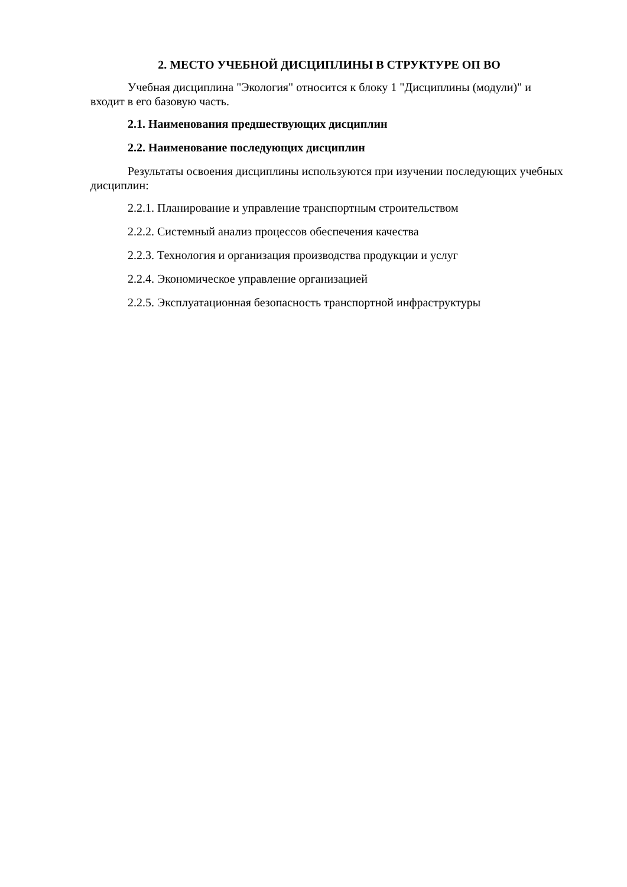2. МЕСТО УЧЕБНОЙ ДИСЦИПЛИНЫ В СТРУКТУРЕ ОП ВО
Учебная дисциплина "Экология" относится к блоку 1 "Дисциплины (модули)" и входит в его базовую часть.
2.1. Наименования предшествующих дисциплин
2.2. Наименование последующих дисциплин
Результаты освоения дисциплины используются при изучении последующих учебных дисциплин:
2.2.1. Планирование и управление транспортным строительством
2.2.2. Системный анализ процессов обеспечения качества
2.2.3. Технология и организация производства продукции и услуг
2.2.4. Экономическое управление организацией
2.2.5. Эксплуатационная безопасность транспортной инфраструктуры